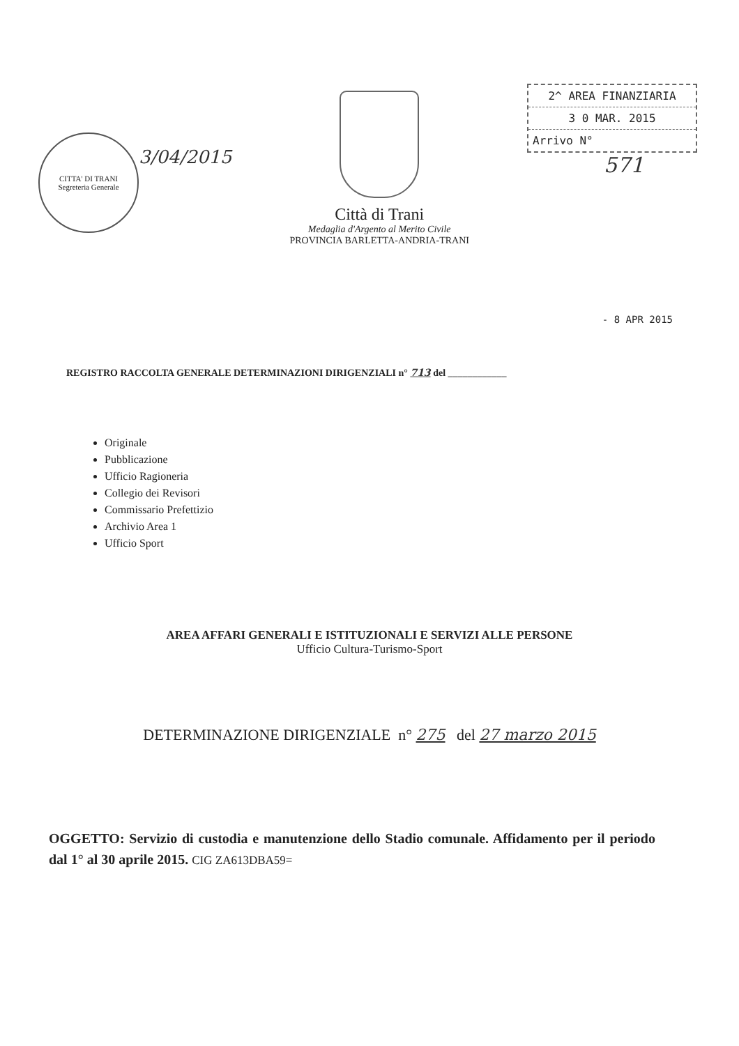CITTA' DI TRANI
Segreteria Generale
3/04/2015
Città di Trani
Medaglia d'Argento al Merito Civile
PROVINCIA BARLETTA-ANDRIA-TRANI
2^ AREA FINANZIARIA
3 0 MAR. 2015
Arrivo N°
571
- 8 APR 2015
REGISTRO RACCOLTA GENERALE DETERMINAZIONI DIRIGENZIALI n° 713 del ____________
Originale
Pubblicazione
Ufficio Ragioneria
Collegio dei Revisori
Commissario Prefettizio
Archivio Area 1
Ufficio Sport
AREA AFFARI GENERALI E ISTITUZIONALI E SERVIZI ALLE PERSONE
Ufficio Cultura-Turismo-Sport
DETERMINAZIONE DIRIGENZIALE n° 275 del 27 marzo 2015
OGGETTO: Servizio di custodia e manutenzione dello Stadio comunale. Affidamento per il periodo dal 1° al 30 aprile 2015. CIG ZA613DBA59=